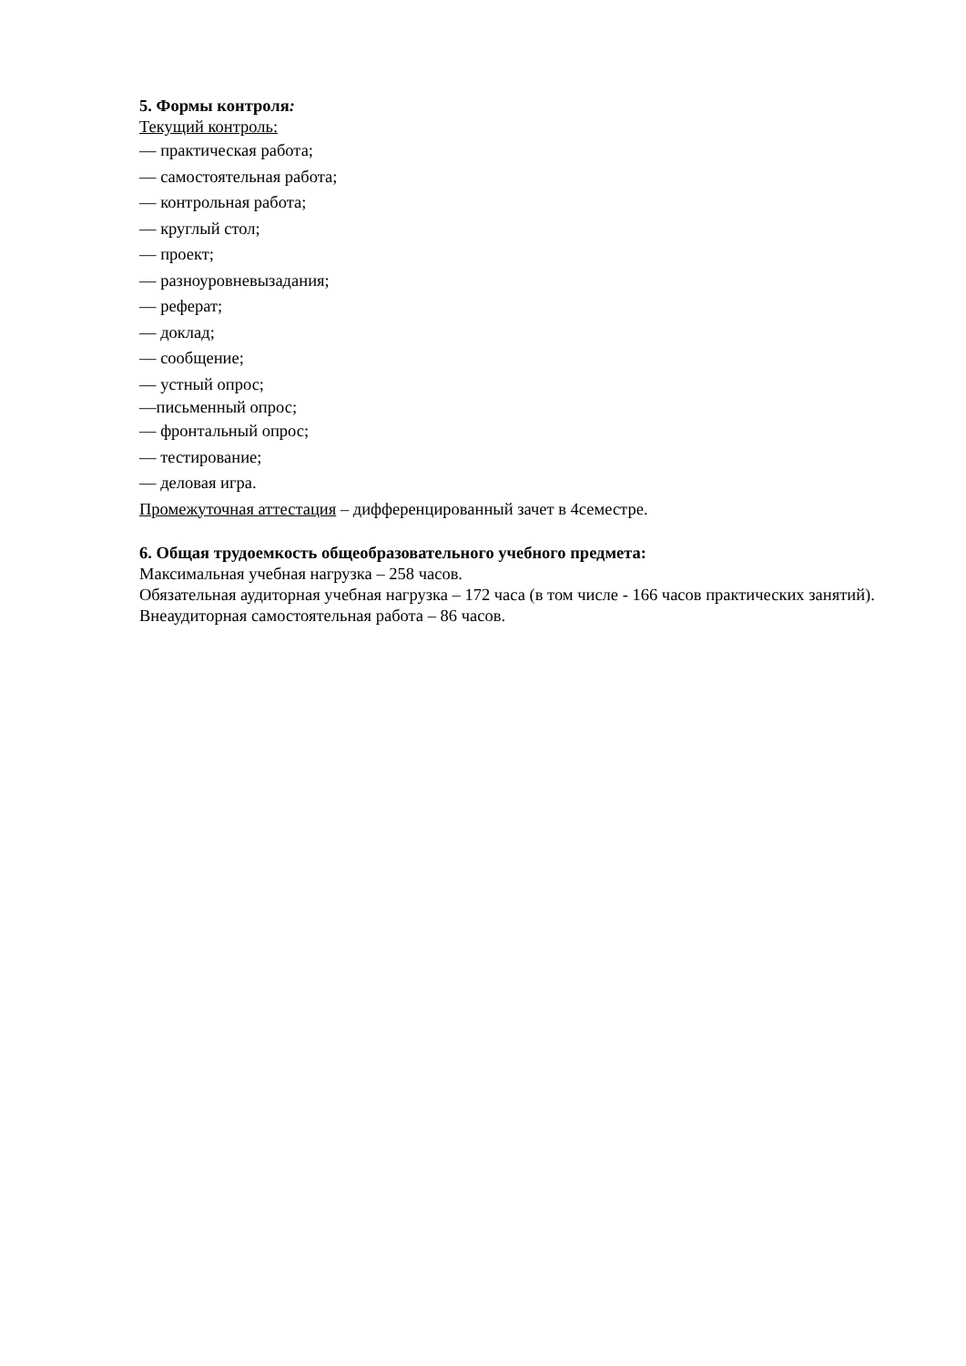5. Формы контроля:
Текущий контроль:
— практическая работа;
— самостоятельная работа;
— контрольная работа;
— круглый стол;
— проект;
— разноуровневызадания;
— реферат;
— доклад;
— сообщение;
— устный опрос;
—письменный опрос;
— фронтальный опрос;
— тестирование;
— деловая игра.
Промежуточная аттестация – дифференцированный зачет в 4семестре.
6. Общая трудоемкость общеобразовательного учебного предмета:
Максимальная учебная нагрузка – 258 часов.
Обязательная аудиторная учебная нагрузка – 172 часа (в том числе - 166 часов практических занятий).
Внеаудиторная самостоятельная работа – 86 часов.